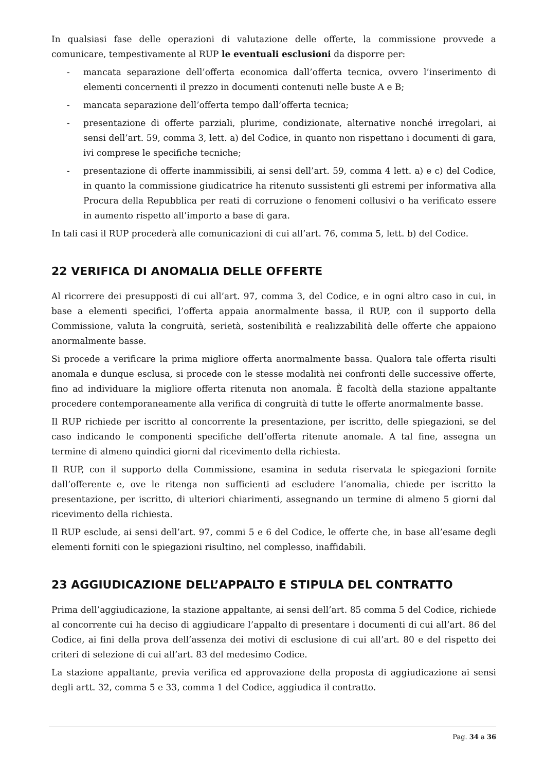In qualsiasi fase delle operazioni di valutazione delle offerte, la commissione provvede a comunicare, tempestivamente al RUP le eventuali esclusioni da disporre per:
- mancata separazione dell’offerta economica dall’offerta tecnica, ovvero l’inserimento di elementi concernenti il prezzo in documenti contenuti nelle buste A e B;
- mancata separazione dell’offerta tempo dall’offerta tecnica;
- presentazione di offerte parziali, plurime, condizionate, alternative nonché irregolari, ai sensi dell’art. 59, comma 3, lett. a) del Codice, in quanto non rispettano i documenti di gara, ivi comprese le specifiche tecniche;
- presentazione di offerte inammissibili, ai sensi dell’art. 59, comma 4 lett. a) e c) del Codice, in quanto la commissione giudicatrice ha ritenuto sussistenti gli estremi per informativa alla Procura della Repubblica per reati di corruzione o fenomeni collusivi o ha verificato essere in aumento rispetto all’importo a base di gara.
In tali casi il RUP procederà alle comunicazioni di cui all’art. 76, comma 5, lett. b) del Codice.
22 VERIFICA DI ANOMALIA DELLE OFFERTE
Al ricorrere dei presupposti di cui all’art. 97, comma 3, del Codice, e in ogni altro caso in cui, in base a elementi specifici, l’offerta appaia anormalmente bassa, il RUP, con il supporto della Commissione, valuta la congruità, serietà, sostenibilità e realizzabilità delle offerte che appaiono anormalmente basse.
Si procede a verificare la prima migliore offerta anormalmente bassa. Qualora tale offerta risulti anomala e dunque esclusa, si procede con le stesse modalità nei confronti delle successive offerte, fino ad individuare la migliore offerta ritenuta non anomala. È facoltà della stazione appaltante procedere contemporaneamente alla verifica di congruità di tutte le offerte anormalmente basse.
Il RUP richiede per iscritto al concorrente la presentazione, per iscritto, delle spiegazioni, se del caso indicando le componenti specifiche dell’offerta ritenute anomale. A tal fine, assegna un termine di almeno quindici giorni dal ricevimento della richiesta.
Il RUP, con il supporto della Commissione, esamina in seduta riservata le spiegazioni fornite dall’offerente e, ove le ritenga non sufficienti ad escludere l’anomalia, chiede per iscritto la presentazione, per iscritto, di ulteriori chiarimenti, assegnando un termine di almeno 5 giorni dal ricevimento della richiesta.
Il RUP esclude, ai sensi dell’art. 97, commi 5 e 6 del Codice, le offerte che, in base all’esame degli elementi forniti con le spiegazioni risultino, nel complesso, inaffidabili.
23 AGGIUDICAZIONE DELL’APPALTO E STIPULA DEL CONTRATTO
Prima dell’aggiudicazione, la stazione appaltante, ai sensi dell’art. 85 comma 5 del Codice, richiede al concorrente cui ha deciso di aggiudicare l’appalto di presentare i documenti di cui all’art. 86 del Codice, ai fini della prova dell’assenza dei motivi di esclusione di cui all’art. 80 e del rispetto dei criteri di selezione di cui all’art. 83 del medesimo Codice.
La stazione appaltante, previa verifica ed approvazione della proposta di aggiudicazione ai sensi degli artt. 32, comma 5 e 33, comma 1 del Codice, aggiudica il contratto.
Pag. 34 a 36